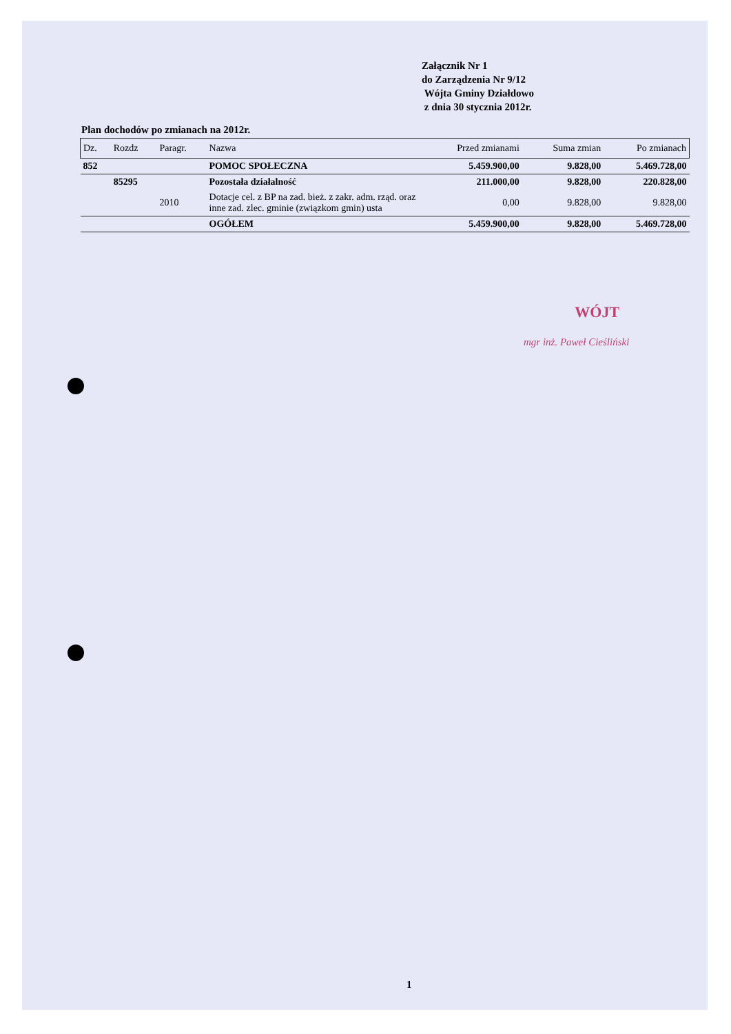Załącznik Nr 1
do Zarządzenia Nr 9/12
Wójta Gminy Działdowo
z dnia 30 stycznia 2012r.
Plan dochodów po zmianach na 2012r.
| Dz. | Rozdz | Paragr. | Nazwa | Przed zmianami | Suma zmian | Po zmianach |
| --- | --- | --- | --- | --- | --- | --- |
| 852 | | | POMOC SPOŁECZNA | 5.459.900,00 | 9.828,00 | 5.469.728,00 |
| | 85295 | | Pozostała działalność | 211.000,00 | 9.828,00 | 220.828,00 |
| | | 2010 | Dotacje cel. z BP na zad. bież. z zakr. adm. rząd. oraz inne zad. zlec. gminie (związkom gmin) usta | 0,00 | 9.828,00 | 9.828,00 |
| | | | OGÓŁEM | 5.459.900,00 | 9.828,00 | 5.469.728,00 |
WÓJT
mgr inż. Paweł Cieśliński
1